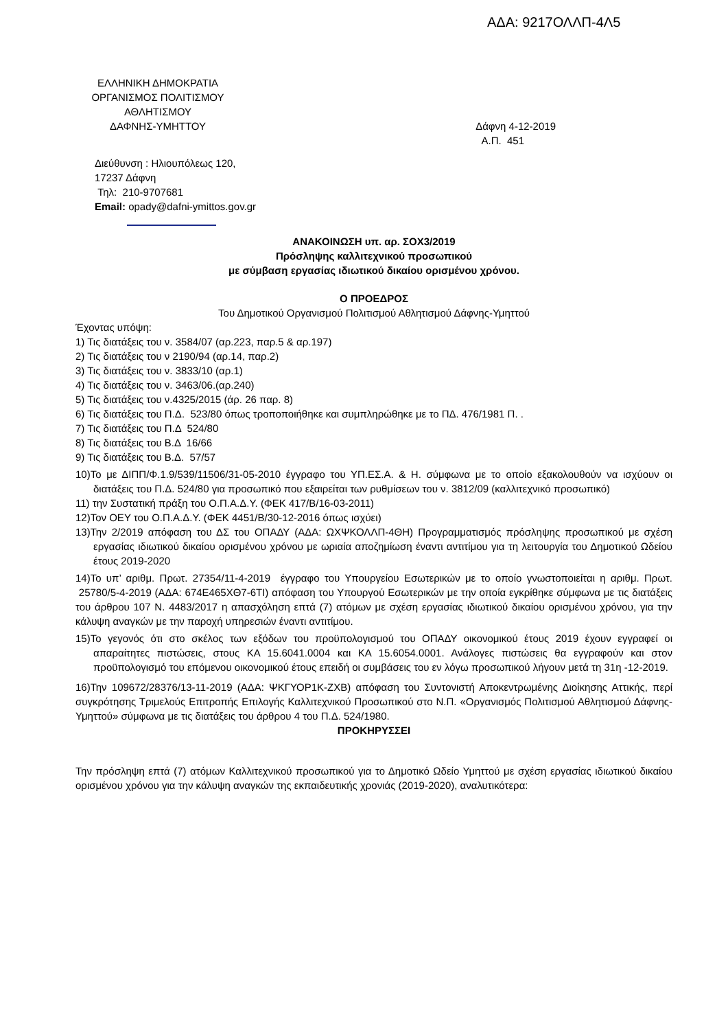ΑΔΑ: 9217ΟΛΛΠ-4Λ5
ΕΛΛΗΝΙΚΗ ΔΗΜΟΚΡΑΤΙΑ
ΟΡΓΑΝΙΣΜΟΣ ΠΟΛΙΤΙΣΜΟΥ
ΑΘΛΗΤΙΣΜΟΥ
ΔΑΦΝΗΣ-ΥΜΗΤΤΟΥ
Δάφνη 4-12-2019
Α.Π. 451
Διεύθυνση : Ηλιουπόλεως 120,
17237 Δάφνη
Τηλ: 210-9707681
Email: opady@dafni-ymittos.gov.gr
ΑΝΑΚΟΙΝΩΣΗ υπ. αρ. ΣΟΧ3/2019
Πρόσληψης καλλιτεχνικού προσωπικού
με σύμβαση εργασίας ιδιωτικού δικαίου ορισμένου χρόνου.
Ο ΠΡΟΕΔΡΟΣ
Του Δημοτικού Οργανισμού Πολιτισμού Αθλητισμού Δάφνης-Υμηττού
Έχοντας υπόψη:
1) Τις διατάξεις του ν. 3584/07 (αρ.223, παρ.5 & αρ.197)
2) Τις διατάξεις του ν 2190/94 (αρ.14, παρ.2)
3) Τις διατάξεις του ν. 3833/10 (αρ.1)
4) Τις διατάξεις του ν. 3463/06.(αρ.240)
5) Τις διατάξεις του ν.4325/2015 (άρ. 26 παρ. 8)
6) Τις διατάξεις του Π.Δ. 523/80 όπως τροποποιήθηκε και συμπληρώθηκε με το ΠΔ. 476/1981 Π. .
7) Τις διατάξεις του Π.Δ 524/80
8) Τις διατάξεις του Β.Δ 16/66
9) Τις διατάξεις του Β.Δ. 57/57
10)Το με ΔΙΠΠ/Φ.1.9/539/11506/31-05-2010 έγγραφο του ΥΠ.ΕΣ.Α. & Η. σύμφωνα με το οποίο εξακολουθούν να ισχύουν οι διατάξεις του Π.Δ. 524/80 για προσωπικό που εξαιρείται των ρυθμίσεων του ν. 3812/09 (καλλιτεχνικό προσωπικό)
11) την Συστατική πράξη του Ο.Π.Α.Δ.Υ. (ΦΕΚ 417/Β/16-03-2011)
12)Τον ΟΕΥ του Ο.Π.Α.Δ.Υ. (ΦΕΚ 4451/Β/30-12-2016 όπως ισχύει)
13)Την 2/2019 απόφαση του ΔΣ του ΟΠΑΔΥ (ΑΔΑ: ΩΧΨΚΟΛΛΠ-4ΘΗ) Προγραμματισμός πρόσληψης προσωπικού με σχέση εργασίας ιδιωτικού δικαίου ορισμένου χρόνου με ωριαία αποζημίωση έναντι αντιτίμου για τη λειτουργία του Δημοτικού Ωδείου έτους 2019-2020
14)Το υπ’ αριθμ. Πρωτ. 27354/11-4-2019 έγγραφο του Υπουργείου Εσωτερικών με το οποίο γνωστοποιείται η αριθμ. Πρωτ. 25780/5-4-2019 (ΑΔΑ: 674Ε465ΧΘ7-6ΤΙ) απόφαση του Υπουργού Εσωτερικών με την οποία εγκρίθηκε σύμφωνα με τις διατάξεις του άρθρου 107 Ν. 4483/2017 η απασχόληση επτά (7) ατόμων με σχέση εργασίας ιδιωτικού δικαίου ορισμένου χρόνου, για την κάλυψη αναγκών με την παροχή υπηρεσιών έναντι αντιτίμου.
15)Το γεγονός ότι στο σκέλος των εξόδων του προϋπολογισμού του ΟΠΑΔΥ οικονομικού έτους 2019 έχουν εγγραφεί οι απαραίτητες πιστώσεις, στους ΚΑ 15.6041.0004 και ΚΑ 15.6054.0001. Ανάλογες πιστώσεις θα εγγραφούν και στον προϋπολογισμό του επόμενου οικονομικού έτους επειδή οι συμβάσεις του εν λόγω προσωπικού λήγουν μετά τη 31η -12-2019.
16)Την 109672/28376/13-11-2019 (ΑΔΑ: ΨΚΓΥΟΡ1Κ-ΖΧΒ) απόφαση του Συντονιστή Αποκεντρωμένης Διοίκησης Αττικής, περί συγκρότησης Τριμελούς Επιτροπής Επιλογής Καλλιτεχνικού Προσωπικού στο Ν.Π. «Οργανισμός Πολιτισμού Αθλητισμού Δάφνης-Υμηττού» σύμφωνα με τις διατάξεις του άρθρου 4 του Π.Δ. 524/1980.
ΠΡΟΚΗΡΥΣΣΕΙ
Την πρόσληψη επτά (7) ατόμων Καλλιτεχνικού προσωπικού για το Δημοτικό Ωδείο Υμηττού με σχέση εργασίας ιδιωτικού δικαίου ορισμένου χρόνου για την κάλυψη αναγκών της εκπαιδευτικής χρονιάς (2019-2020), αναλυτικότερα: